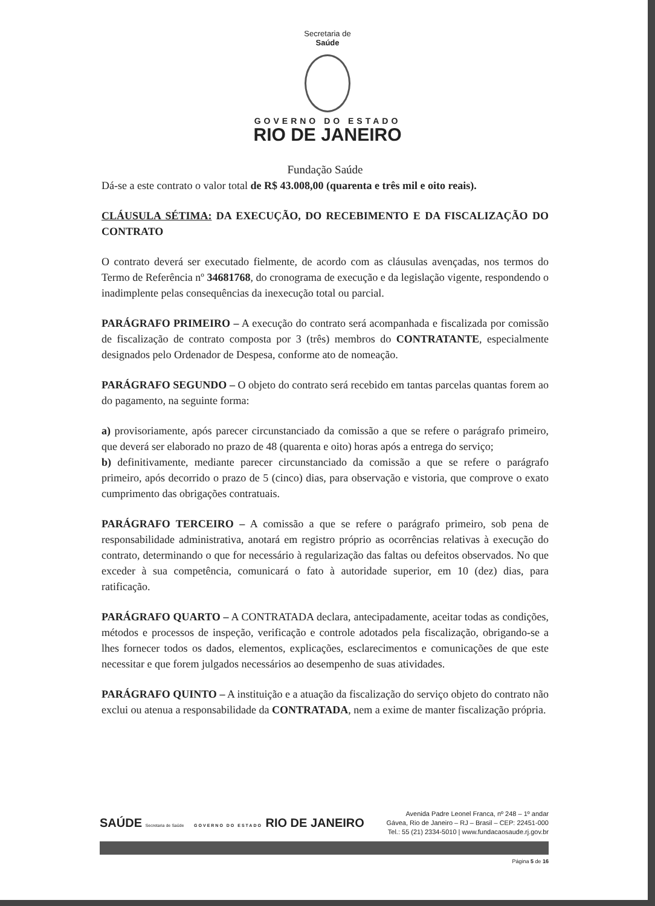Secretaria de
Saúde
GOVERNO DO ESTADO
RIO DE JANEIRO
Fundação Saúde
Dá-se a este contrato o valor total de R$ 43.008,00 (quarenta e três mil e oito reais).
CLÁUSULA SÉTIMA: DA EXECUÇÃO, DO RECEBIMENTO E DA FISCALIZAÇÃO DO CONTRATO
O contrato deverá ser executado fielmente, de acordo com as cláusulas avençadas, nos termos do Termo de Referência nº 34681768, do cronograma de execução e da legislação vigente, respondendo o inadimplente pelas consequências da inexecução total ou parcial.
PARÁGRAFO PRIMEIRO – A execução do contrato será acompanhada e fiscalizada por comissão de fiscalização de contrato composta por 3 (três) membros do CONTRATANTE, especialmente designados pelo Ordenador de Despesa, conforme ato de nomeação.
PARÁGRAFO SEGUNDO – O objeto do contrato será recebido em tantas parcelas quantas forem ao do pagamento, na seguinte forma:
a) provisoriamente, após parecer circunstanciado da comissão a que se refere o parágrafo primeiro, que deverá ser elaborado no prazo de 48 (quarenta e oito) horas após a entrega do serviço;
b) definitivamente, mediante parecer circunstanciado da comissão a que se refere o parágrafo primeiro, após decorrido o prazo de 5 (cinco) dias, para observação e vistoria, que comprove o exato cumprimento das obrigações contratuais.
PARÁGRAFO TERCEIRO – A comissão a que se refere o parágrafo primeiro, sob pena de responsabilidade administrativa, anotará em registro próprio as ocorrências relativas à execução do contrato, determinando o que for necessário à regularização das faltas ou defeitos observados. No que exceder à sua competência, comunicará o fato à autoridade superior, em 10 (dez) dias, para ratificação.
PARÁGRAFO QUARTO – A CONTRATADA declara, antecipadamente, aceitar todas as condições, métodos e processos de inspeção, verificação e controle adotados pela fiscalização, obrigando-se a lhes fornecer todos os dados, elementos, explicações, esclarecimentos e comunicações de que este necessitar e que forem julgados necessários ao desempenho de suas atividades.
PARÁGRAFO QUINTO – A instituição e a atuação da fiscalização do serviço objeto do contrato não exclui ou atenua a responsabilidade da CONTRATADA, nem a exime de manter fiscalização própria.
SAÚDE Secretaria de Saúde GOVERNO DO ESTADO RIO DE JANEIRO
Avenida Padre Leonel Franca, nº 248 – 1º andar
Gávea, Rio de Janeiro – RJ – Brasil – CEP: 22451-000
Tel.: 55 (21) 2334-5010 | www.fundacaosaude.rj.gov.br
Página 5 de 16